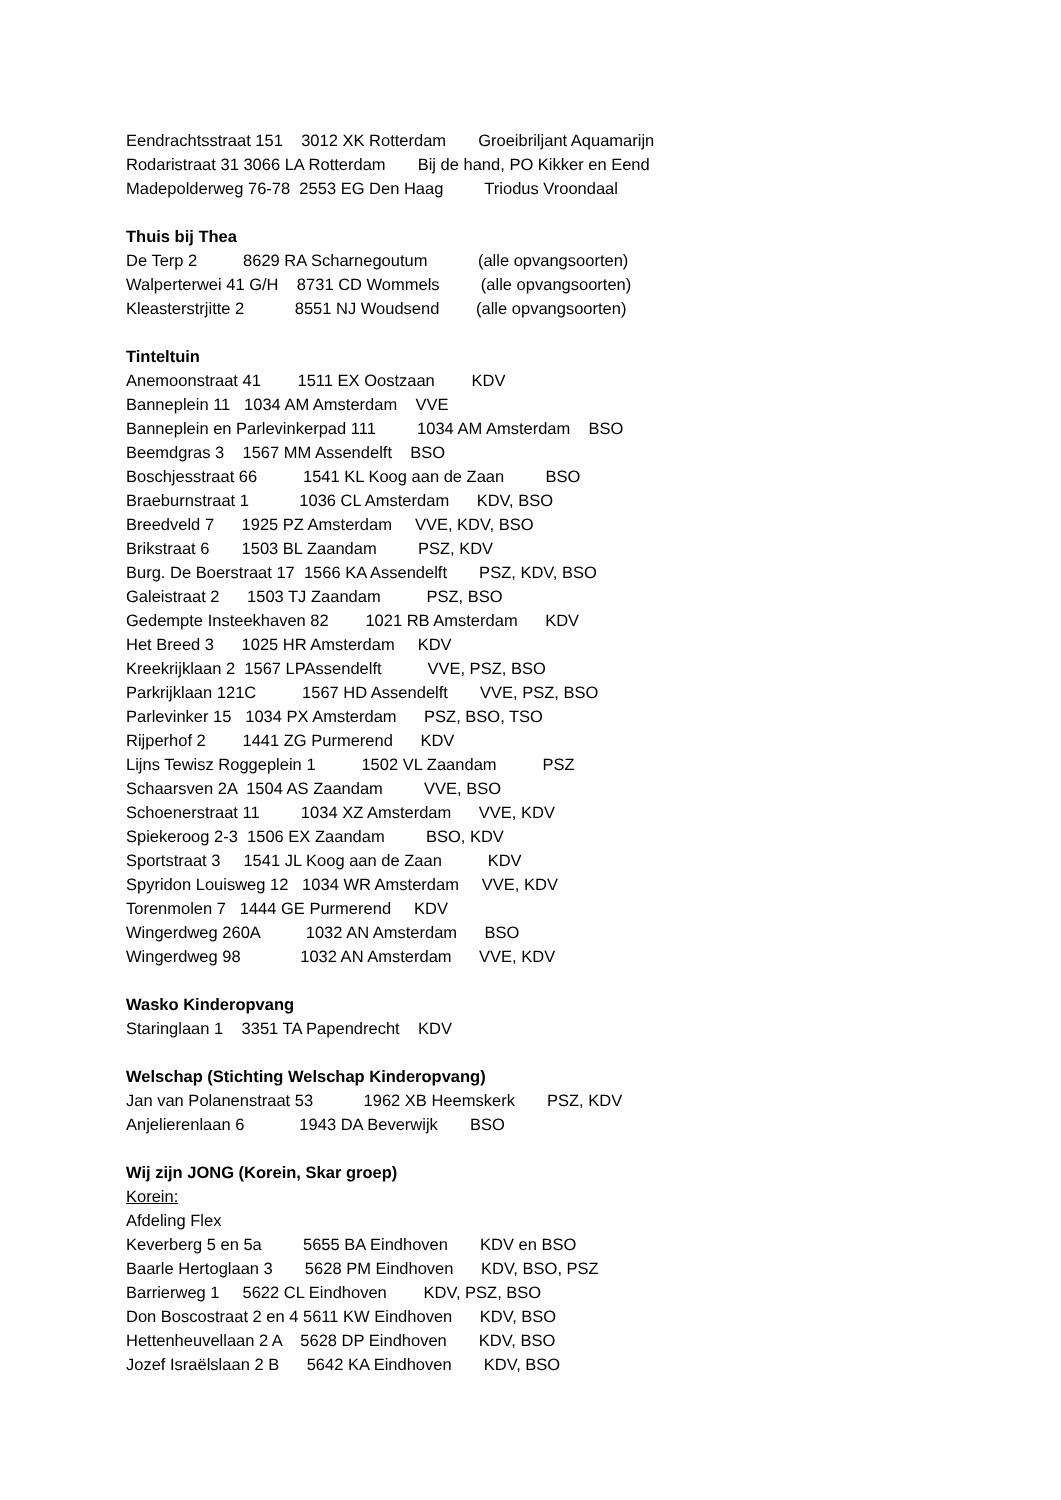Eendrachtsstraat 151 3012 XK Rotterdam Groeibriljant Aquamarijn
Rodaristraat 31 3066 LA Rotterdam Bij de hand, PO Kikker en Eend
Madepolderweg 76-78 2553 EG Den Haag Triodus Vroondaal
Thuis bij Thea
De Terp 2 8629 RA Scharnegoutum (alle opvangsoorten)
Walperterwei 41 G/H 8731 CD Wommels (alle opvangsoorten)
Kleasterstrjitte 2 8551 NJ Woudsend (alle opvangsoorten)
Tinteltuin
Anemoonstraat 41 1511 EX Oostzaan KDV
Banneplein 11 1034 AM Amsterdam VVE
Banneplein en Parlevinkerpad 111 1034 AM Amsterdam BSO
Beemdgras 3 1567 MM Assendelft BSO
Boschjesstraat 66 1541 KL Koog aan de Zaan BSO
Braeburnstraat 1 1036 CL Amsterdam KDV, BSO
Breedveld 7 1925 PZ Amsterdam VVE, KDV, BSO
Brikstraat 6 1503 BL Zaandam PSZ, KDV
Burg. De Boerstraat 17 1566 KA Assendelft PSZ, KDV, BSO
Galeistraat 2 1503 TJ Zaandam PSZ, BSO
Gedempte Insteekhaven 82 1021 RB Amsterdam KDV
Het Breed 3 1025 HR Amsterdam KDV
Kreekrijklaan 2 1567 LPAssendelft VVE, PSZ, BSO
Parkrijklaan 121C 1567 HD Assendelft VVE, PSZ, BSO
Parlevinker 15 1034 PX Amsterdam PSZ, BSO, TSO
Rijperhof 2 1441 ZG Purmerend KDV
Lijns Tewisz Roggeplein 1 1502 VL Zaandam PSZ
Schaarsven 2A 1504 AS Zaandam VVE, BSO
Schoenerstraat 11 1034 XZ Amsterdam VVE, KDV
Spiekeroog 2-3 1506 EX Zaandam BSO, KDV
Sportstraat 3 1541 JL Koog aan de Zaan KDV
Spyridon Louisweg 12 1034 WR Amsterdam VVE, KDV
Torenmolen 7 1444 GE Purmerend KDV
Wingerdweg 260A 1032 AN Amsterdam BSO
Wingerdweg 98 1032 AN Amsterdam VVE, KDV
Wasko Kinderopvang
Staringlaan 1 3351 TA Papendrecht KDV
Welschap (Stichting Welschap Kinderopvang)
Jan van Polanenstraat 53 1962 XB Heemskerk PSZ, KDV
Anjelierenlaan 6 1943 DA Beverwijk BSO
Wij zijn JONG (Korein, Skar groep)
Korein:
Afdeling Flex
Keverberg 5 en 5a 5655 BA Eindhoven KDV en BSO
Baarle Hertoglaan 3 5628 PM Eindhoven KDV, BSO, PSZ
Barrierweg 1 5622 CL Eindhoven KDV, PSZ, BSO
Don Boscostraat 2 en 4 5611 KW Eindhoven KDV, BSO
Hettenheuvellaan 2 A 5628 DP Eindhoven KDV, BSO
Jozef Israëlslaan 2 B 5642 KA Eindhoven KDV, BSO